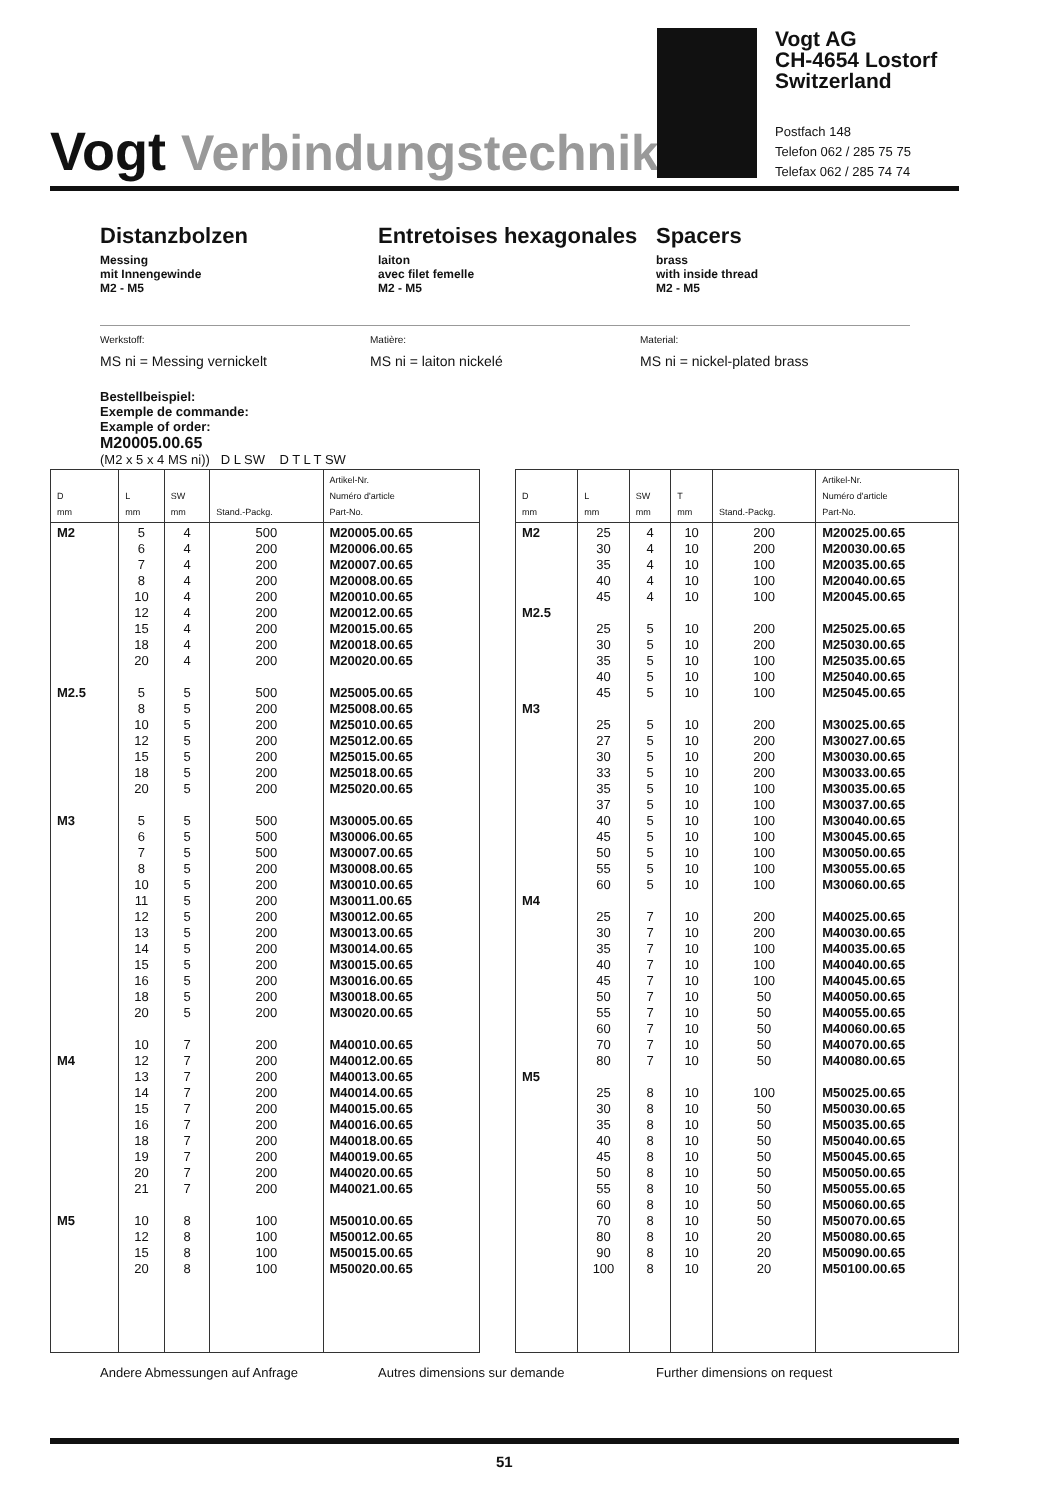Vogt Verbindungstechnik
Vogt AG
CH-4654 Lostorf
Switzerland
Postfach 148
Telefon 062 / 285 75 75
Telefax 062 / 285 74 74
Distanzbolzen
Messing
mit Innengewinde
M2 - M5
Entretoises hexagonales
laiton
avec filet femelle
M2 - M5
Spacers
brass
with inside thread
M2 - M5
Werkstoff:
MS ni = Messing vernickelt
Matière:
MS ni = laiton nickelé
Material:
MS ni = nickel-plated brass
Bestellbeispiel:
Exemple de commande:
Example of order:
M20005.00.65
(M2 x 5 x 4 MS ni)) D L SW D T L T SW
| D mm | L mm | SW mm | Stand.-Packg. | Artikel-Nr. Numéro d'article Part-No. |
| --- | --- | --- | --- | --- |
| M2 M2.5 M3 M4 M5 | 5 6 7 8 10 12 15 18 20 5 8 10 12 15 18 20 5 6 7 8 10 11 12 13 14 15 16 18 20 10 12 13 14 15 16 18 19 20 21 10 12 15 20 | 4 4 4 4 4 4 4 4 4 5 5 5 5 5 5 5 5 5 5 5 5 5 5 5 5 5 5 5 5 7 7 7 7 7 7 7 7 7 7 8 8 8 8 | 500 200 200 200 200 200 200 200 200 500 200 200 200 200 200 200 500 500 500 200 200 200 200 200 200 200 200 200 200 200 200 200 200 200 200 200 200 200 200 100 100 100 100 | M20005.00.65 M20006.00.65 M20007.00.65 M20008.00.65 M20010.00.65 M20012.00.65 M20015.00.65 M20018.00.65 M20020.00.65 M25005.00.65 M25008.00.65 M25010.00.65 M25012.00.65 M25015.00.65 M25018.00.65 M25020.00.65 M30005.00.65 M30006.00.65 M30007.00.65 M30008.00.65 M30010.00.65 M30011.00.65 M30012.00.65 M30013.00.65 M30014.00.65 M30015.00.65 M30016.00.65 M30018.00.65 M30020.00.65 M40010.00.65 M40012.00.65 M40013.00.65 M40014.00.65 M40015.00.65 M40016.00.65 M40018.00.65 M40019.00.65 M40020.00.65 M40021.00.65 M50010.00.65 M50012.00.65 M50015.00.65 M50020.00.65 |
| D mm | L mm | SW mm | T mm | Stand.-Packg. | Artikel-Nr. Numéro d'article Part-No. |
| --- | --- | --- | --- | --- | --- |
| M2 M2.5 M3 M4 M5 | 25 30 35 40 45 25 30 35 40 45 25 27 30 33 35 37 40 45 50 55 60 25 30 35 40 45 50 55 60 70 80 25 30 35 40 45 50 55 60 70 80 90 100 | 4 4 4 4 4 5 5 5 5 5 5 5 5 5 5 5 5 5 5 5 5 7 7 7 7 7 7 7 7 7 7 8 8 8 8 8 8 8 8 8 8 8 8 | 10 10 10 10 10 10 10 10 10 10 10 10 10 10 10 10 10 10 10 10 10 10 10 10 10 10 10 10 10 10 10 10 10 10 10 10 10 10 10 10 10 10 10 | 200 200 100 100 100 200 200 100 100 100 200 200 200 200 100 100 100 100 100 100 100 200 200 100 100 100 50 50 50 50 50 100 50 50 50 50 50 50 50 50 20 20 20 | M20025.00.65 M20030.00.65 M20035.00.65 M20040.00.65 M20045.00.65 M25025.00.65 M25030.00.65 M25035.00.65 M25040.00.65 M25045.00.65 M30025.00.65 M30027.00.65 M30030.00.65 M30033.00.65 M30035.00.65 M30037.00.65 M30040.00.65 M30045.00.65 M30050.00.65 M30055.00.65 M30060.00.65 M40025.00.65 M40030.00.65 M40035.00.65 M40040.00.65 M40045.00.65 M40050.00.65 M40055.00.65 M40060.00.65 M40070.00.65 M40080.00.65 M50025.00.65 M50030.00.65 M50035.00.65 M50040.00.65 M50045.00.65 M50050.00.65 M50055.00.65 M50060.00.65 M50070.00.65 M50080.00.65 M50090.00.65 M50100.00.65 |
Andere Abmessungen auf Anfrage Autres dimensions sur demande Further dimensions on request
51